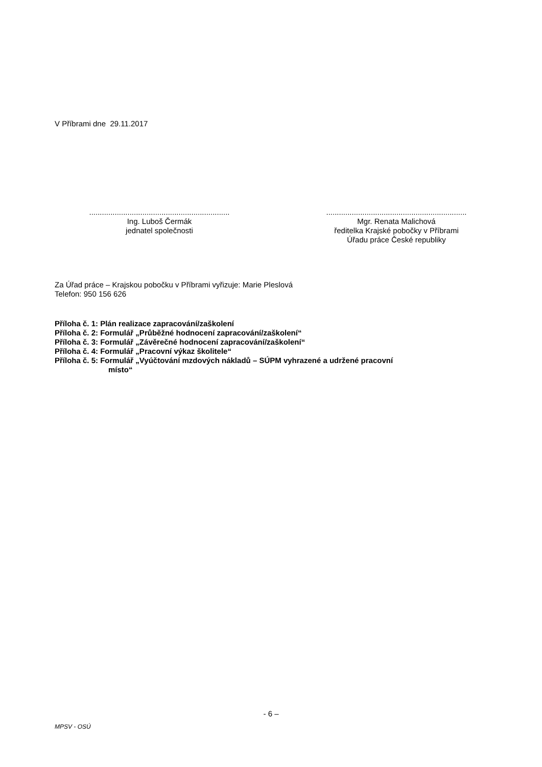V Příbrami dne 29.11.2017
..................................................................
Ing. Luboš Čermák
jednatel společnosti
..................................................................
Mgr. Renata Malichová
ředitelka Krajské pobočky v Příbrami
Úřadu práce České republiky
Za Úřad práce – Krajskou pobočku v Příbrami vyřizuje: Marie Pleslová
Telefon: 950 156 626
Příloha č. 1: Plán realizace zapracování/zaškolení
Příloha č. 2: Formulář „Průběžné hodnocení zapracování/zaškolení“
Příloha č. 3: Formulář „Závěrečné hodnocení zapracování/zaškolení“
Příloha č. 4: Formulář „Pracovní výkaz školitele“
Příloha č. 5: Formulář „Vyúčtování mzdových nákladů – SÚPM vyhrazené a udržené pracovní
místo“
- 6 –
MPSV - OSÚ